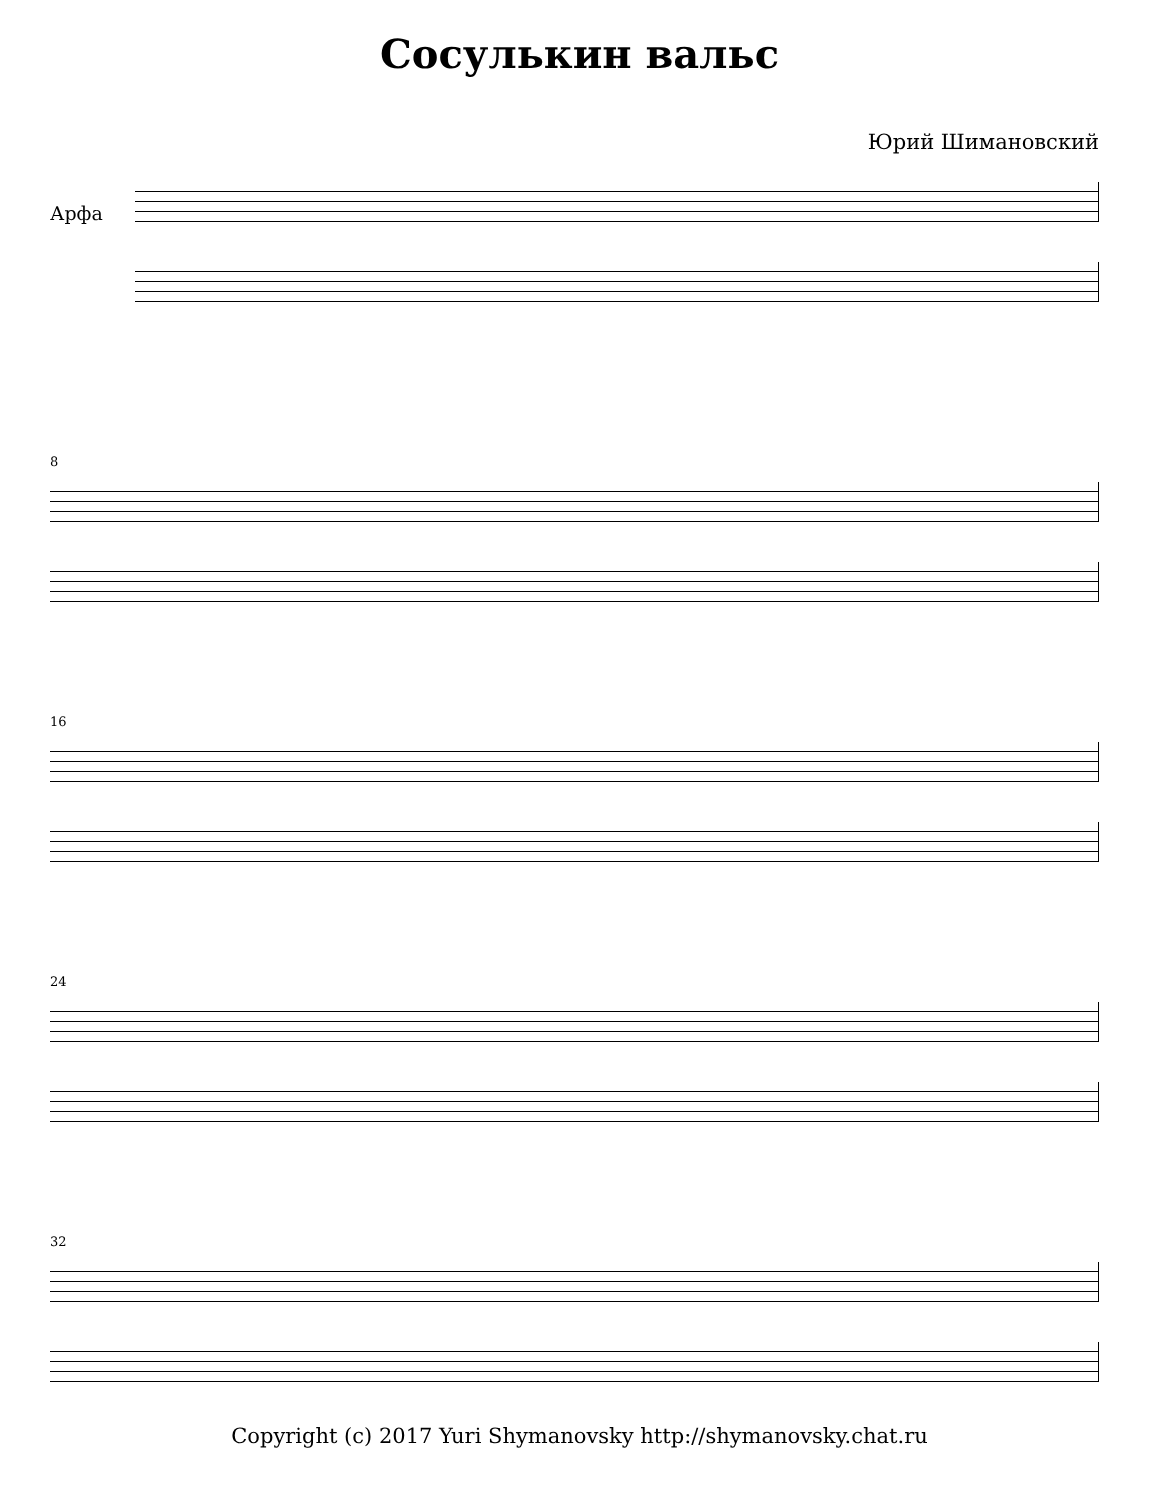Сосулькин вальс
Юрий Шимановский
Арфа
8
16
24
32
Copyright (c) 2017 Yuri Shymanovsky http://shymanovsky.chat.ru